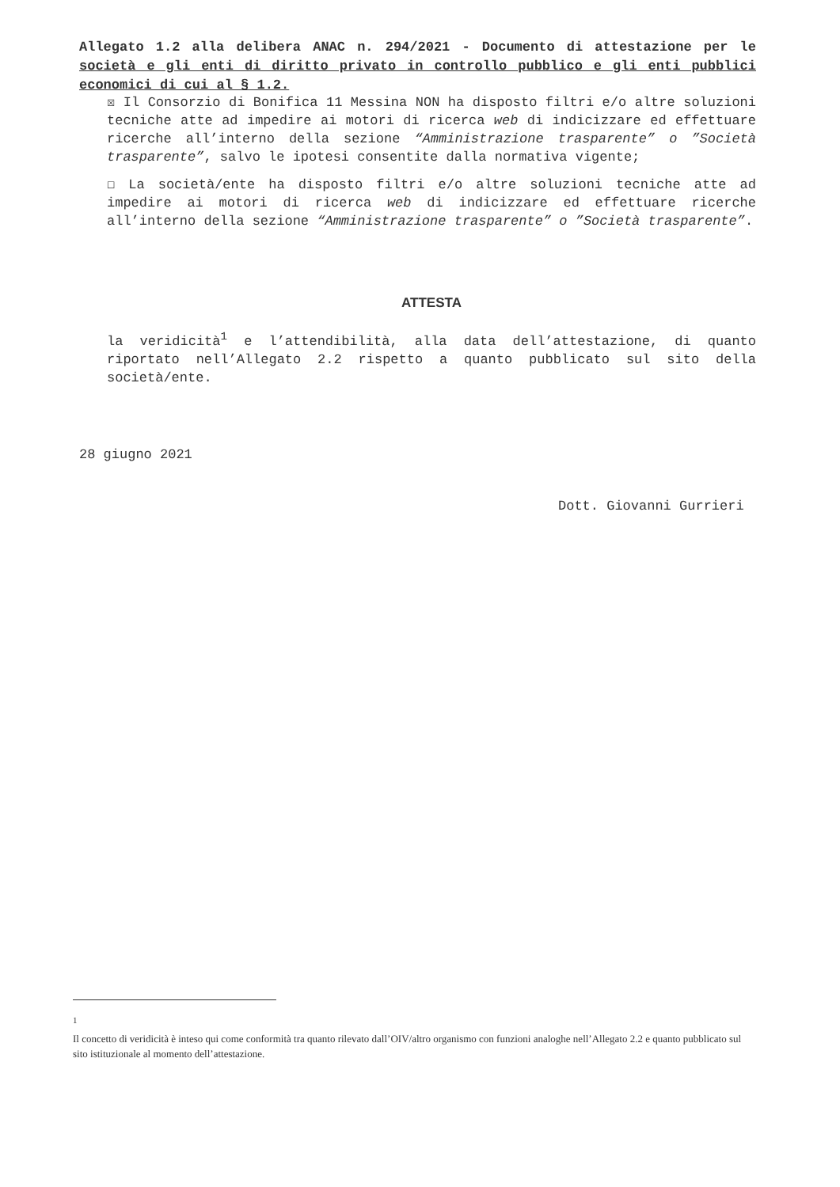Allegato 1.2 alla delibera ANAC n. 294/2021 - Documento di attestazione per le società e gli enti di diritto privato in controllo pubblico e gli enti pubblici economici di cui al § 1.2.
☒ Il Consorzio di Bonifica 11 Messina NON ha disposto filtri e/o altre soluzioni tecniche atte ad impedire ai motori di ricerca web di indicizzare ed effettuare ricerche all’interno della sezione “Amministrazione trasparente” o ”Società trasparente”, salvo le ipotesi consentite dalla normativa vigente;
☐ La società/ente ha disposto filtri e/o altre soluzioni tecniche atte ad impedire ai motori di ricerca web di indicizzare ed effettuare ricerche all’interno della sezione “Amministrazione trasparente” o ”Società trasparente”.
ATTESTA
la veridicità<sup>1</sup> e l’attendibilità, alla data dell’attestazione, di quanto riportato nell’Allegato 2.2 rispetto a quanto pubblicato sul sito della società/ente.
28 giugno 2021
Dott. Giovanni Gurrieri
<sup>1</sup>
Il concetto di veridicità è inteso qui come conformità tra quanto rilevato dall’OIV/altro organismo con funzioni analoghe nell’Allegato 2.2 e quanto pubblicato sul sito istituzionale al momento dell’attestazione.